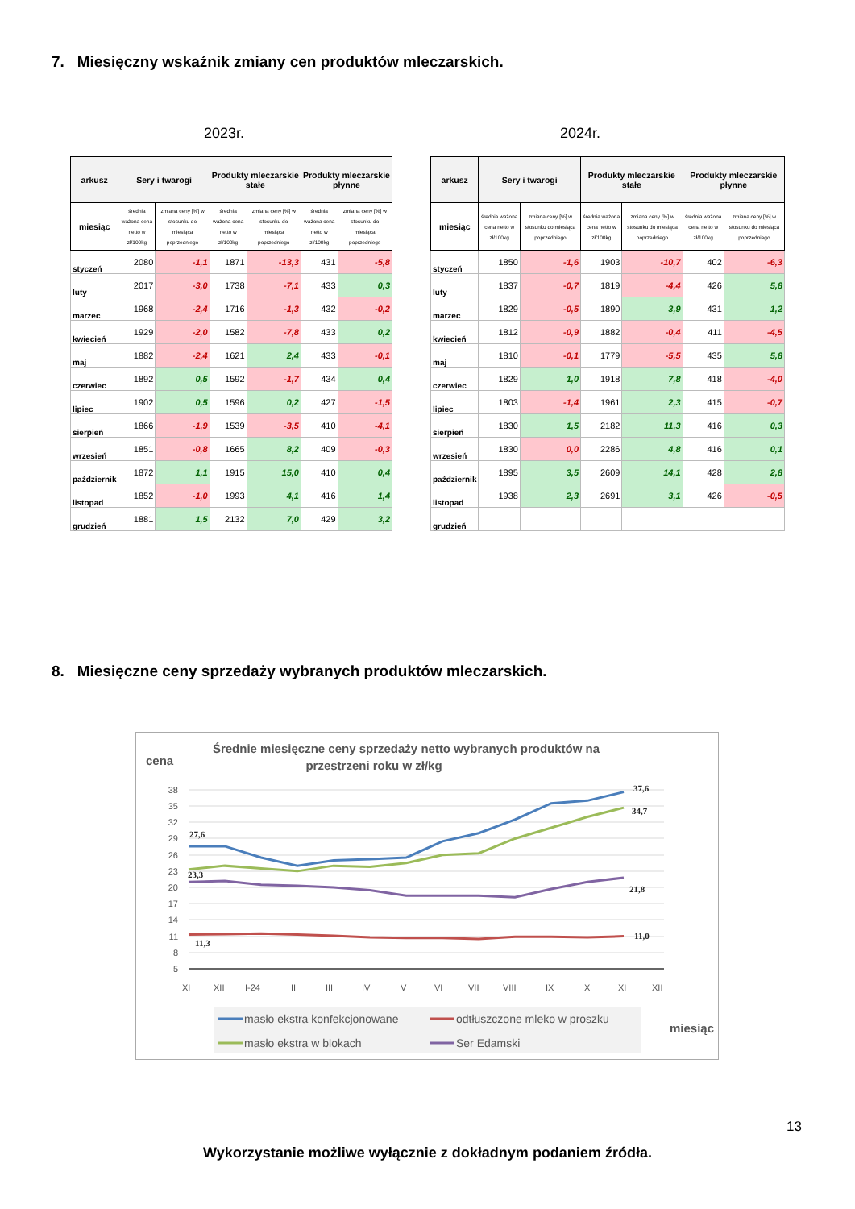7. Miesięczny wskaźnik zmiany cen produktów mleczarskich.
2023r. 2024r.
| arkusz | Sery i twarogi | | Produkty mleczarskie stałe | | Produkty mleczarskie płynne | |
| --- | --- | --- | --- | --- | --- | --- |
| miesiąc | średnia ważona cena netto w zł/100kg | zmiana ceny [%] w stosunku do miesiąca poprzedniego | średnia ważona cena netto w zł/100kg | zmiana ceny [%] w stosunku do miesiąca poprzedniego | średnia ważona cena netto w zł/100kg | zmiana ceny [%] w stosunku do miesiąca poprzedniego |
| styczeń | 2080 | -1,1 | 1871 | -13,3 | 431 | -5,8 |
| luty | 2017 | -3,0 | 1738 | -7,1 | 433 | 0,3 |
| marzec | 1968 | -2,4 | 1716 | -1,3 | 432 | -0,2 |
| kwiecień | 1929 | -2,0 | 1582 | -7,8 | 433 | 0,2 |
| maj | 1882 | -2,4 | 1621 | 2,4 | 433 | -0,1 |
| czerwiec | 1892 | 0,5 | 1592 | -1,7 | 434 | 0,4 |
| lipiec | 1902 | 0,5 | 1596 | 0,2 | 427 | -1,5 |
| sierpień | 1866 | -1,9 | 1539 | -3,5 | 410 | -4,1 |
| wrzesień | 1851 | -0,8 | 1665 | 8,2 | 409 | -0,3 |
| październik | 1872 | 1,1 | 1915 | 15,0 | 410 | 0,4 |
| listopad | 1852 | -1,0 | 1993 | 4,1 | 416 | 1,4 |
| grudzień | 1881 | 1,5 | 2132 | 7,0 | 429 | 3,2 |
| arkusz | Sery i twarogi | | Produkty mleczarskie stałe | | Produkty mleczarskie płynne | |
| --- | --- | --- | --- | --- | --- | --- |
| miesiąc | średnia ważona cena netto w zł/100kg | zmiana ceny [%] w stosunku do miesiąca poprzedniego | średnia ważona cena netto w zł/100kg | zmiana ceny [%] w stosunku do miesiąca poprzedniego | średnia ważona cena netto w zł/100kg | zmiana ceny [%] w stosunku do miesiąca poprzedniego |
| styczeń | 1850 | -1,6 | 1903 | -10,7 | 402 | -6,3 |
| luty | 1837 | -0,7 | 1819 | -4,4 | 426 | 5,8 |
| marzec | 1829 | -0,5 | 1890 | 3,9 | 431 | 1,2 |
| kwiecień | 1812 | -0,9 | 1882 | -0,4 | 411 | -4,5 |
| maj | 1810 | -0,1 | 1779 | -5,5 | 435 | 5,8 |
| czerwiec | 1829 | 1,0 | 1918 | 7,8 | 418 | -4,0 |
| lipiec | 1803 | -1,4 | 1961 | 2,3 | 415 | -0,7 |
| sierpień | 1830 | 1,5 | 2182 | 11,3 | 416 | 0,3 |
| wrzesień | 1830 | 0,0 | 2286 | 4,8 | 416 | 0,1 |
| październik | 1895 | 3,5 | 2609 | 14,1 | 428 | 2,8 |
| listopad | 1938 | 2,3 | 2691 | 3,1 | 426 | -0,5 |
| grudzień | | | | | | |
8. Miesięczne ceny sprzedaży wybranych produktów mleczarskich.
Średnie miesięczne ceny sprzedaży netto wybranych produktów na
przestrzeni roku w zł/kg
cena
38
35
32
29
26
23
20
17
14
11
8
5
27,6
23,3
11,3
37,6
34,7
21,8
11,0
XI
XII
I-24
II
III
IV
V
VI
VII
VIII
IX
X
XI
XII
masło ekstra konfekcjonowane
odtłuszczone mleko w proszku
masło ekstra w blokach
Ser Edamski
miesiąc
13
Wykorzystanie możliwe wyłącznie z dokładnym podaniem źródła.